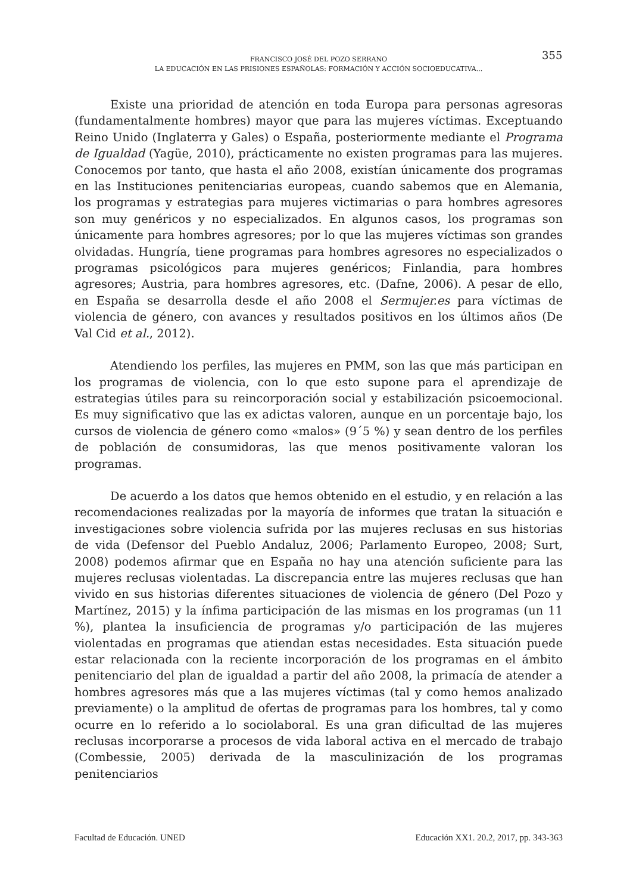FRANCISCO JOSÉ DEL POZO SERRANO
LA EDUCACIÓN EN LAS PRISIONES ESPAÑOLAS: FORMACIÓN Y ACCIÓN SOCIOEDUCATIVA...
355
Existe una prioridad de atención en toda Europa para personas agresoras (fundamentalmente hombres) mayor que para las mujeres víctimas. Exceptuando Reino Unido (Inglaterra y Gales) o España, posteriormente mediante el Programa de Igualdad (Yagüe, 2010), prácticamente no existen programas para las mujeres. Conocemos por tanto, que hasta el año 2008, existían únicamente dos programas en las Instituciones penitenciarias europeas, cuando sabemos que en Alemania, los programas y estrategias para mujeres victimarias o para hombres agresores son muy genéricos y no especializados. En algunos casos, los programas son únicamente para hombres agresores; por lo que las mujeres víctimas son grandes olvidadas. Hungría, tiene programas para hombres agresores no especializados o programas psicológicos para mujeres genéricos; Finlandia, para hombres agresores; Austria, para hombres agresores, etc. (Dafne, 2006). A pesar de ello, en España se desarrolla desde el año 2008 el Sermujer.es para víctimas de violencia de género, con avances y resultados positivos en los últimos años (De Val Cid et al., 2012).
Atendiendo los perfiles, las mujeres en PMM, son las que más participan en los programas de violencia, con lo que esto supone para el aprendizaje de estrategias útiles para su reincorporación social y estabilización psicoemocional. Es muy significativo que las ex adictas valoren, aunque en un porcentaje bajo, los cursos de violencia de género como «malos» (9´5 %) y sean dentro de los perfiles de población de consumidoras, las que menos positivamente valoran los programas.
De acuerdo a los datos que hemos obtenido en el estudio, y en relación a las recomendaciones realizadas por la mayoría de informes que tratan la situación e investigaciones sobre violencia sufrida por las mujeres reclusas en sus historias de vida (Defensor del Pueblo Andaluz, 2006; Parlamento Europeo, 2008; Surt, 2008) podemos afirmar que en España no hay una atención suficiente para las mujeres reclusas violentadas. La discrepancia entre las mujeres reclusas que han vivido en sus historias diferentes situaciones de violencia de género (Del Pozo y Martínez, 2015) y la ínfima participación de las mismas en los programas (un 11 %), plantea la insuficiencia de programas y/o participación de las mujeres violentadas en programas que atiendan estas necesidades. Esta situación puede estar relacionada con la reciente incorporación de los programas en el ámbito penitenciario del plan de igualdad a partir del año 2008, la primacía de atender a hombres agresores más que a las mujeres víctimas (tal y como hemos analizado previamente) o la amplitud de ofertas de programas para los hombres, tal y como ocurre en lo referido a lo sociolaboral. Es una gran dificultad de las mujeres reclusas incorporarse a procesos de vida laboral activa en el mercado de trabajo (Combessie, 2005) derivada de la masculinización de los programas penitenciarios
Facultad de Educación. UNED Educación XX1. 20.2, 2017, pp. 343-363